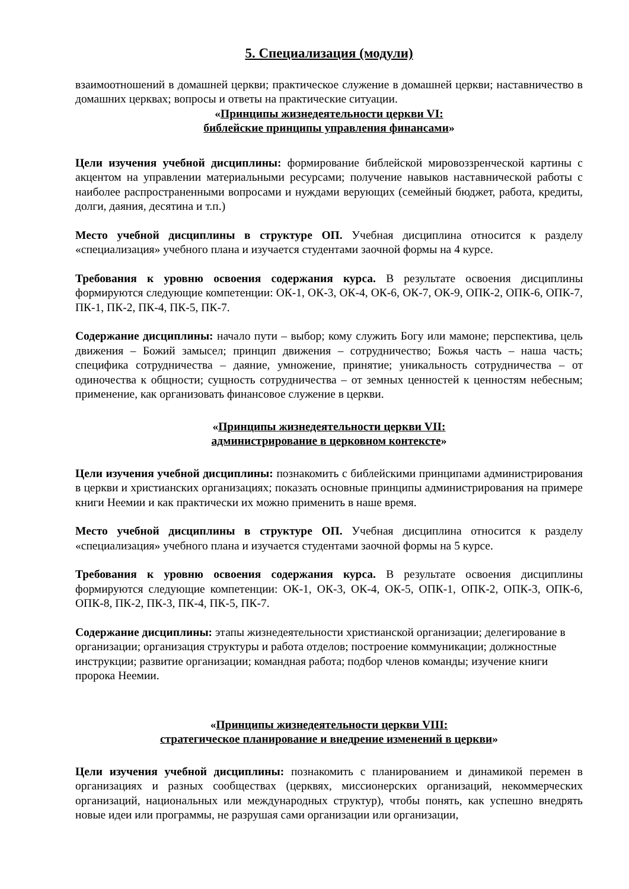5. Специализация (модули)
взаимоотношений в домашней церкви; практическое служение в домашней церкви; наставничество в домашних церквах; вопросы и ответы на практические ситуации.
«Принципы жизнедеятельности церкви VI:
библейские принципы управления финансами»
Цели изучения учебной дисциплины: формирование библейской мировоззренческой картины с акцентом на управлении материальными ресурсами; получение навыков наставнической работы с наиболее распространенными вопросами и нуждами верующих (семейный бюджет, работа, кредиты, долги, даяния, десятина и т.п.)
Место учебной дисциплины в структуре ОП. Учебная дисциплина относится к разделу «специализация» учебного плана и изучается студентами заочной формы на 4 курсе.
Требования к уровню освоения содержания курса. В результате освоения дисциплины формируются следующие компетенции: ОК-1, ОК-3, ОК-4, ОК-6, ОК-7, ОК-9, ОПК-2, ОПК-6, ОПК-7, ПК-1, ПК-2, ПК-4, ПК-5, ПК-7.
Содержание дисциплины: начало пути – выбор; кому служить Богу или мамоне; перспектива, цель движения – Божий замысел; принцип движения – сотрудничество; Божья часть – наша часть; специфика сотрудничества – даяние, умножение, принятие; уникальность сотрудничества – от одиночества к общности; сущность сотрудничества – от земных ценностей к ценностям небесным; применение, как организовать финансовое служение в церкви.
«Принципы жизнедеятельности церкви VII:
администрирование в церковном контексте»
Цели изучения учебной дисциплины: познакомить с библейскими принципами администрирования в церкви и христианских организациях; показать основные принципы администрирования на примере книги Неемии и как практически их можно применить в наше время.
Место учебной дисциплины в структуре ОП. Учебная дисциплина относится к разделу «специализация» учебного плана и изучается студентами заочной формы на 5 курсе.
Требования к уровню освоения содержания курса. В результате освоения дисциплины формируются следующие компетенции: ОК-1, ОК-3, ОК-4, ОК-5, ОПК-1, ОПК-2, ОПК-3, ОПК-6, ОПК-8, ПК-2, ПК-3, ПК-4, ПК-5, ПК-7.
Содержание дисциплины: этапы жизнедеятельности христианской организации; делегирование в организации; организация структуры и работа отделов; построение коммуникации; должностные инструкции; развитие организации; командная работа; подбор членов команды; изучение книги пророка Неемии.
«Принципы жизнедеятельности церкви VIII:
стратегическое планирование и внедрение изменений в церкви»
Цели изучения учебной дисциплины: познакомить с планированием и динамикой перемен в организациях и разных сообществах (церквях, миссионерских организаций, некоммерческих организаций, национальных или международных структур), чтобы понять, как успешно внедрять новые идеи или программы, не разрушая сами организации или организации,